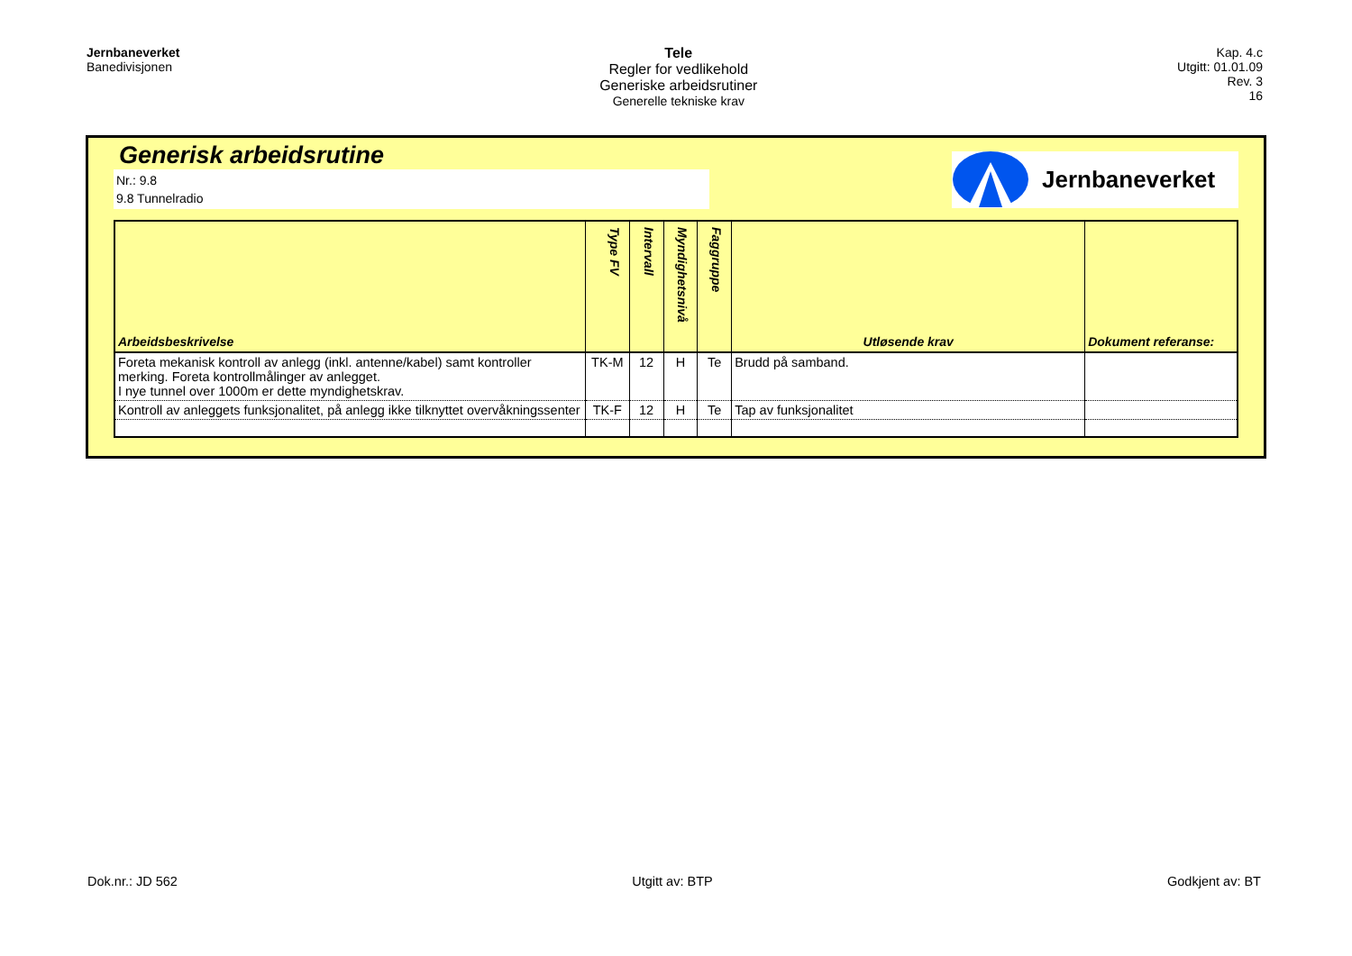Jernbaneverket
Banedivisjonen
Tele
Regler for vedlikehold
Generiske arbeidsrutiner
Generelle tekniske krav
Kap. 4.c
Utgitt: 01.01.09
Rev. 3
16
Generisk arbeidsrutine
Nr.: 9.8
9.8 Tunnelradio
Jernbaneverket
| Arbeidsbeskrivelse | Type FV | Intervall | Myndighetsnivå | Faggruppe | Utløsende krav | Dokument referanse: |
| --- | --- | --- | --- | --- | --- | --- |
| Foreta mekanisk kontroll av anlegg (inkl. antenne/kabel) samt kontroller merking. Foreta kontrollmålinger av anlegget. I nye tunnel over 1000m er dette myndighetskrav. | TK-M | 12 | H | Te | Brudd på samband. | |
| Kontroll av anleggets funksjonalitet, på anlegg ikke tilknyttet overvåkningssenter | TK-F | 12 | H | Te | Tap av funksjonalitet | |
Dok.nr.: JD 562 Utgitt av: BTP Godkjent av: BT